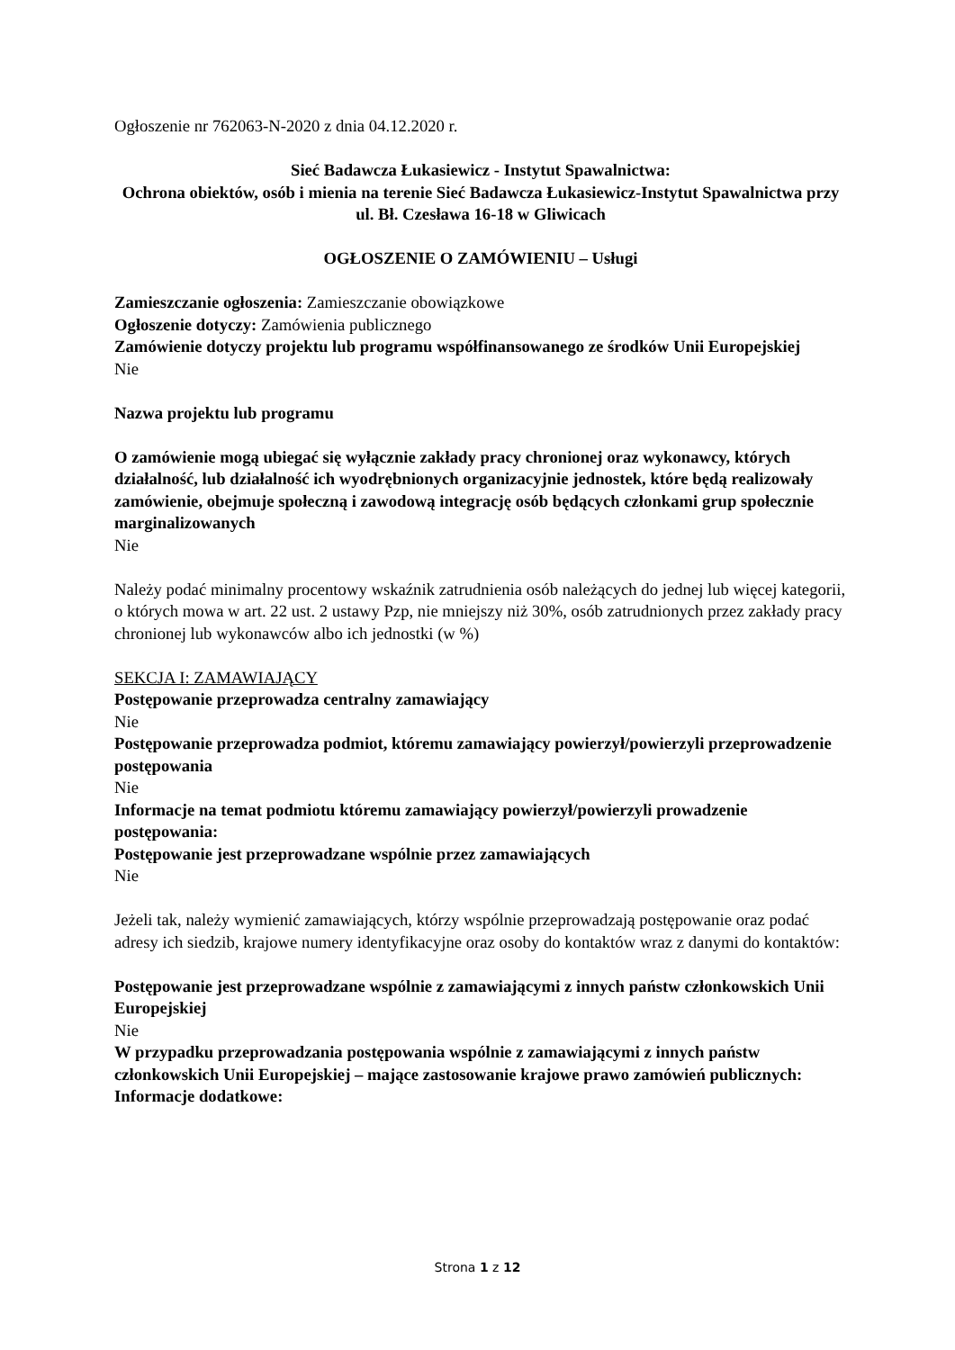Ogłoszenie nr 762063-N-2020 z dnia 04.12.2020 r.
Sieć Badawcza Łukasiewicz - Instytut Spawalnictwa:
Ochrona obiektów, osób i mienia na terenie Sieć Badawcza Łukasiewicz-Instytut Spawalnictwa przy ul. Bł. Czesława 16-18 w Gliwicach
OGŁOSZENIE O ZAMÓWIENIU – Usługi
Zamieszczanie ogłoszenia: Zamieszczanie obowiązkowe
Ogłoszenie dotyczy: Zamówienia publicznego
Zamówienie dotyczy projektu lub programu współfinansowanego ze środków Unii Europejskiej
Nie
Nazwa projektu lub programu
O zamówienie mogą ubiegać się wyłącznie zakłady pracy chronionej oraz wykonawcy, których działalność, lub działalność ich wyodrębnionych organizacyjnie jednostek, które będą realizowały zamówienie, obejmuje społeczną i zawodową integrację osób będących członkami grup społecznie marginalizowanych
Nie
Należy podać minimalny procentowy wskaźnik zatrudnienia osób należących do jednej lub więcej kategorii, o których mowa w art. 22 ust. 2 ustawy Pzp, nie mniejszy niż 30%, osób zatrudnionych przez zakłady pracy chronionej lub wykonawców albo ich jednostki (w %)
SEKCJA I: ZAMAWIAJĄCY
Postępowanie przeprowadza centralny zamawiający
Nie
Postępowanie przeprowadza podmiot, któremu zamawiający powierzył/powierzyli przeprowadzenie postępowania
Nie
Informacje na temat podmiotu któremu zamawiający powierzył/powierzyli prowadzenie postępowania:
Postępowanie jest przeprowadzane wspólnie przez zamawiających
Nie
Jeżeli tak, należy wymienić zamawiających, którzy wspólnie przeprowadzają postępowanie oraz podać adresy ich siedzib, krajowe numery identyfikacyjne oraz osoby do kontaktów wraz z danymi do kontaktów:
Postępowanie jest przeprowadzane wspólnie z zamawiającymi z innych państw członkowskich Unii Europejskiej
Nie
W przypadku przeprowadzania postępowania wspólnie z zamawiającymi z innych państw członkowskich Unii Europejskiej – mające zastosowanie krajowe prawo zamówień publicznych:
Informacje dodatkowe:
Strona 1 z 12